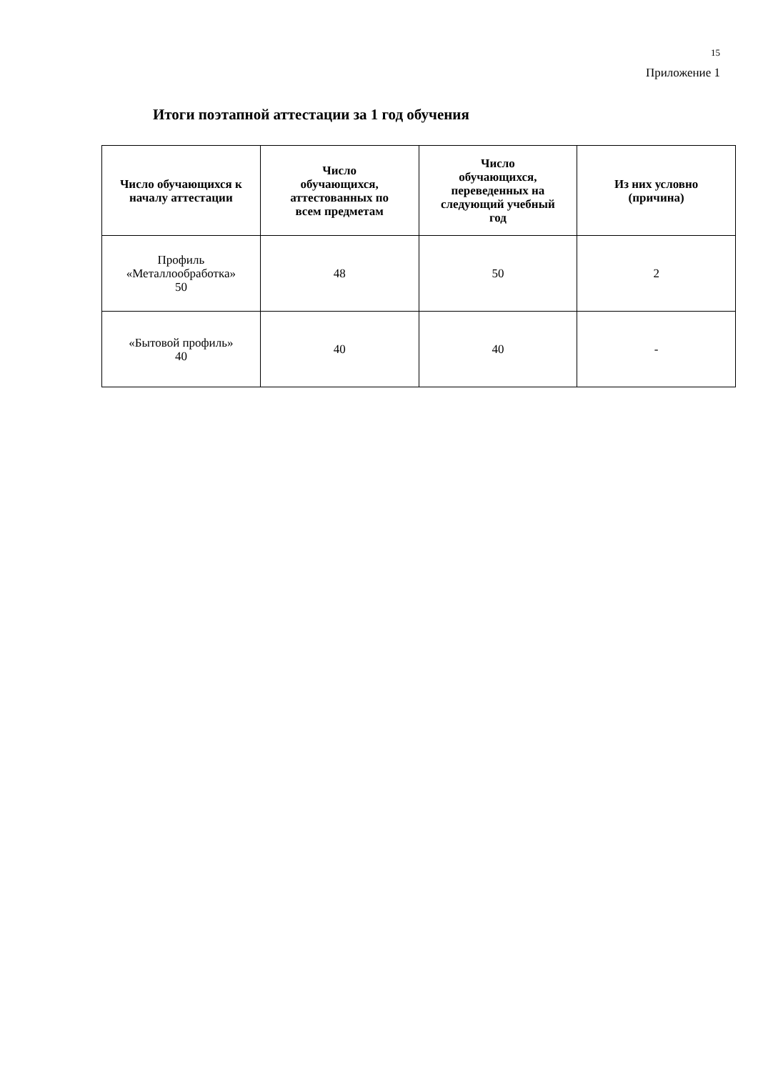15
Приложение 1
Итоги поэтапной аттестации за 1 год обучения
| Число обучающихся к началу аттестации | Число обучающихся, аттестованных по всем предметам | Число обучающихся, переведенных на следующий учебный год | Из них условно (причина) |
| --- | --- | --- | --- |
| Профиль «Металлообработка» 50 | 48 | 50 | 2 |
| «Бытовой профиль» 40 | 40 | 40 | - |